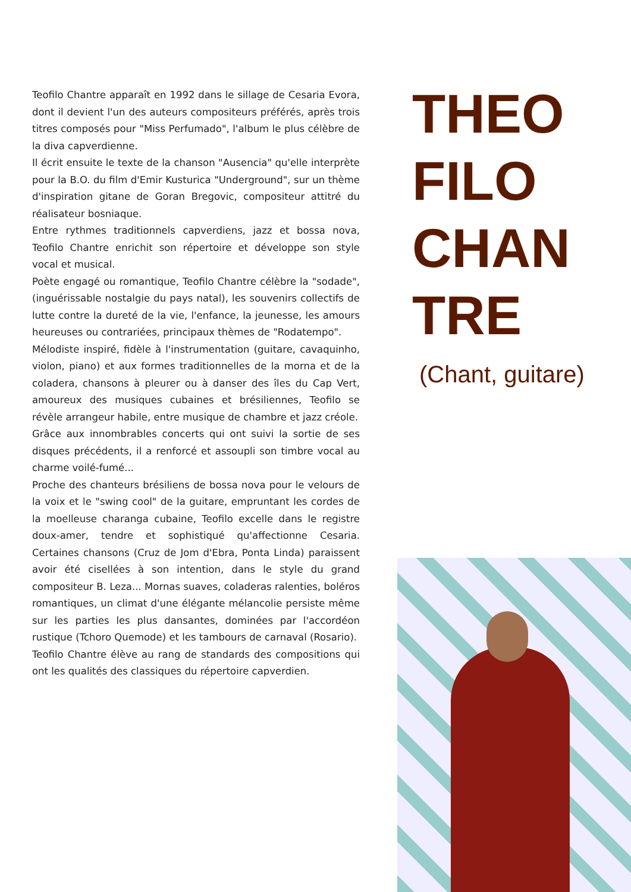Teofilo Chantre apparaît en 1992 dans le sillage de Cesaria Evora, dont il devient l'un des auteurs compositeurs préférés, après trois titres composés pour "Miss Perfumado", l'album le plus célèbre de la diva capverdienne.
Il écrit ensuite le texte de la chanson "Ausencia" qu'elle interprète pour la B.O. du film d'Emir Kusturica "Underground", sur un thème d'inspiration gitane de Goran Bregovic, compositeur attitré du réalisateur bosniaque.
Entre rythmes traditionnels capverdiens, jazz et bossa nova, Teofilo Chantre enrichit son répertoire et développe son style vocal et musical.
Poète engagé ou romantique, Teofilo Chantre célèbre la "sodade", (inguérissable nostalgie du pays natal), les souvenirs collectifs de lutte contre la dureté de la vie, l'enfance, la jeunesse, les amours heureuses ou contrariées, principaux thèmes de "Rodatempo".
Mélodiste inspiré, fidèle à l'instrumentation (guitare, cavaquinho, violon, piano) et aux formes traditionnelles de la morna et de la coladera, chansons à pleurer ou à danser des îles du Cap Vert, amoureux des musiques cubaines et brésiliennes, Teofilo se révèle arrangeur habile, entre musique de chambre et jazz créole.
Grâce aux innombrables concerts qui ont suivi la sortie de ses disques précédents, il a renforcé et assoupli son timbre vocal au charme voilé-fumé...
Proche des chanteurs brésiliens de bossa nova pour le velours de la voix et le "swing cool" de la guitare, empruntant les cordes de la moelleuse charanga cubaine, Teofilo excelle dans le registre doux-amer, tendre et sophistiqué qu'affectionne Cesaria. Certaines chansons (Cruz de Jom d'Ebra, Ponta Linda) paraissent avoir été cisellées à son intention, dans le style du grand compositeur B. Leza... Mornas suaves, coladeras ralenties, boléros romantiques, un climat d'une élégante mélancolie persiste même sur les parties les plus dansantes, dominées par l'accordéon rustique (Tchoro Quemode) et les tambours de carnaval (Rosario).
Teofilo Chantre élève au rang de standards des compositions qui ont les qualités des classiques du répertoire capverdien.
THEO
FILO
CHAN
TRE
(Chant, guitare)